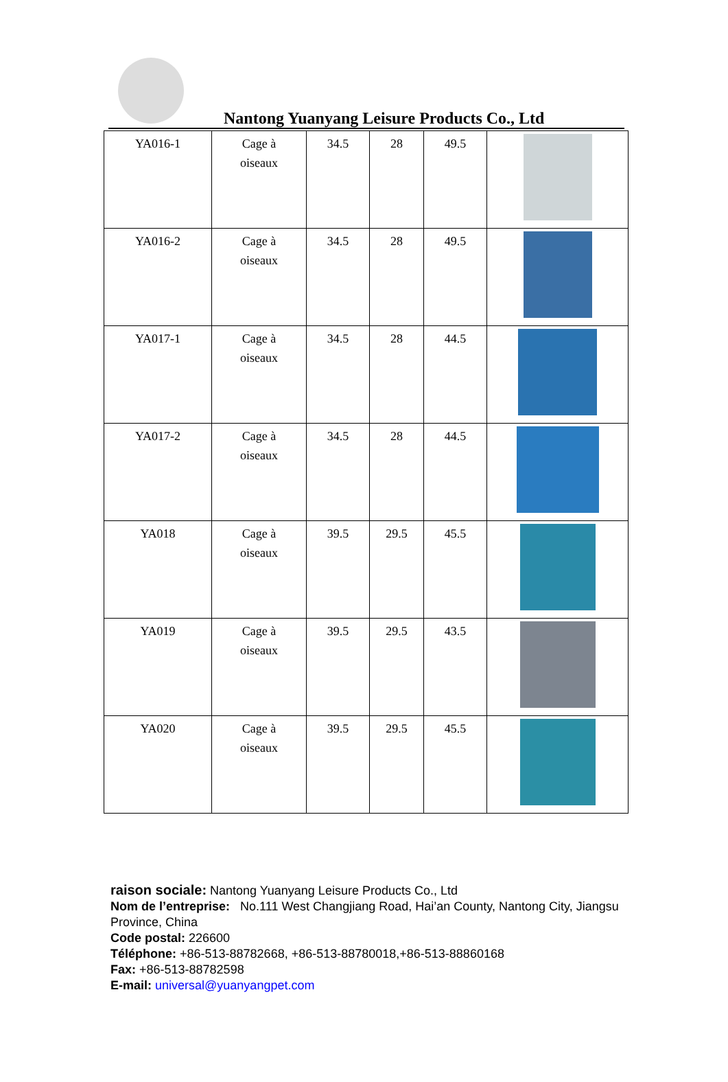Nantong Yuanyang Leisure Products Co., Ltd
| YA016-1 | Cage à oiseaux | 34.5 | 28 | 49.5 | |
| YA016-2 | Cage à oiseaux | 34.5 | 28 | 49.5 | |
| YA017-1 | Cage à oiseaux | 34.5 | 28 | 44.5 | |
| YA017-2 | Cage à oiseaux | 34.5 | 28 | 44.5 | |
| YA018 | Cage à oiseaux | 39.5 | 29.5 | 45.5 | |
| YA019 | Cage à oiseaux | 39.5 | 29.5 | 43.5 | |
| YA020 | Cage à oiseaux | 39.5 | 29.5 | 45.5 | |
raison sociale: Nantong Yuanyang Leisure Products Co., Ltd
Nom de l’entreprise: No.111 West Changjiang Road, Hai’an County, Nantong City, Jiangsu Province, China
Code postal: 226600
Téléphone: +86-513-88782668, +86-513-88780018,+86-513-88860168
Fax: +86-513-88782598
E-mail: universal@yuanyangpet.com